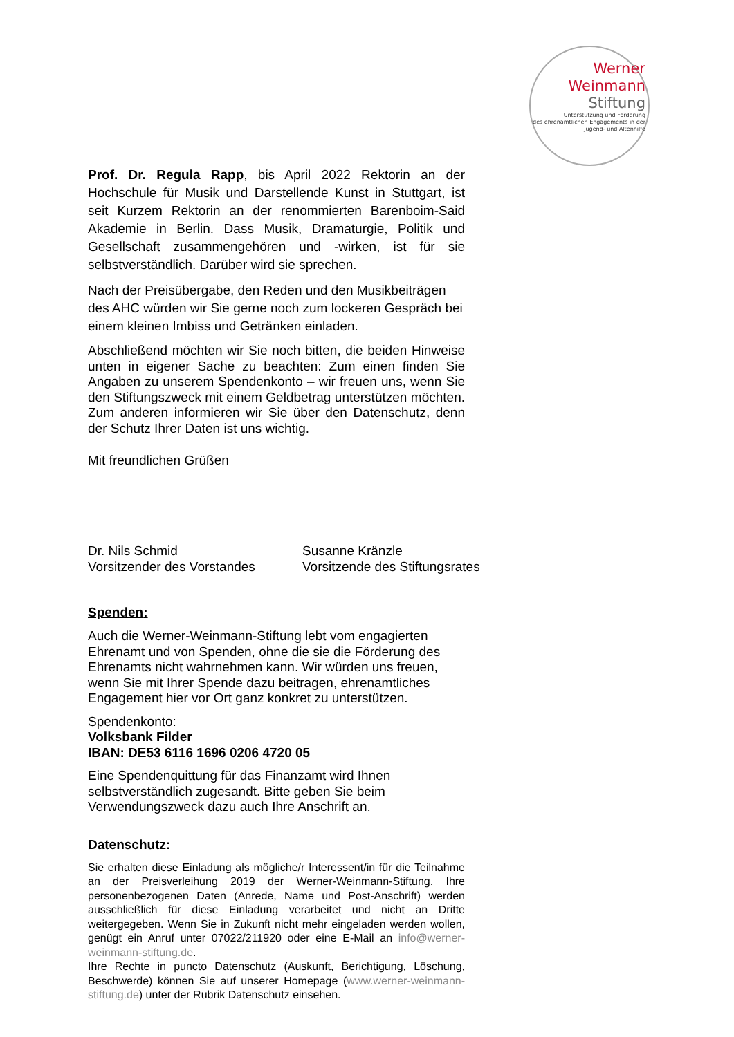Werner
Weinmann
Stiftung
Unterstützung und Förderung
des ehrenamtlichen Engagements in der
Jugend- und Altenhilfe
Prof. Dr. Regula Rapp, bis April 2022 Rektorin an der Hochschule für Musik und Darstellende Kunst in Stuttgart, ist seit Kurzem Rektorin an der renommierten Barenboim-Said Akademie in Berlin. Dass Musik, Dramaturgie, Politik und Gesellschaft zusammengehören und -wirken, ist für sie selbstverständlich. Darüber wird sie sprechen.
Nach der Preisübergabe, den Reden und den Musikbeiträgen des AHC würden wir Sie gerne noch zum lockeren Gespräch bei einem kleinen Imbiss und Getränken einladen.
Abschließend möchten wir Sie noch bitten, die beiden Hinweise unten in eigener Sache zu beachten: Zum einen finden Sie Angaben zu unserem Spendenkonto – wir freuen uns, wenn Sie den Stiftungszweck mit einem Geldbetrag unterstützen möchten. Zum anderen informieren wir Sie über den Datenschutz, denn der Schutz Ihrer Daten ist uns wichtig.
Mit freundlichen Grüßen
Dr. Nils Schmid
Vorsitzender des Vorstandes
Susanne Kränzle
Vorsitzende des Stiftungsrates
Spenden:
Auch die Werner-Weinmann-Stiftung lebt vom engagierten Ehrenamt und von Spenden, ohne die sie die Förderung des Ehrenamts nicht wahrnehmen kann. Wir würden uns freuen, wenn Sie mit Ihrer Spende dazu beitragen, ehrenamtliches Engagement hier vor Ort ganz konkret zu unterstützen.
Spendenkonto:
Volksbank Filder
IBAN: DE53 6116 1696 0206 4720 05
Eine Spendenquittung für das Finanzamt wird Ihnen selbstverständlich zugesandt. Bitte geben Sie beim Verwendungszweck dazu auch Ihre Anschrift an.
Datenschutz:
Sie erhalten diese Einladung als mögliche/r Interessent/in für die Teilnahme an der Preisverleihung 2019 der Werner-Weinmann-Stiftung. Ihre personenbezogenen Daten (Anrede, Name und Post-Anschrift) werden ausschließlich für diese Einladung verarbeitet und nicht an Dritte weitergegeben. Wenn Sie in Zukunft nicht mehr eingeladen werden wollen, genügt ein Anruf unter 07022/211920 oder eine E-Mail an info@werner-weinmann-stiftung.de.
Ihre Rechte in puncto Datenschutz (Auskunft, Berichtigung, Löschung, Beschwerde) können Sie auf unserer Homepage (www.werner-weinmann-stiftung.de) unter der Rubrik Datenschutz einsehen.